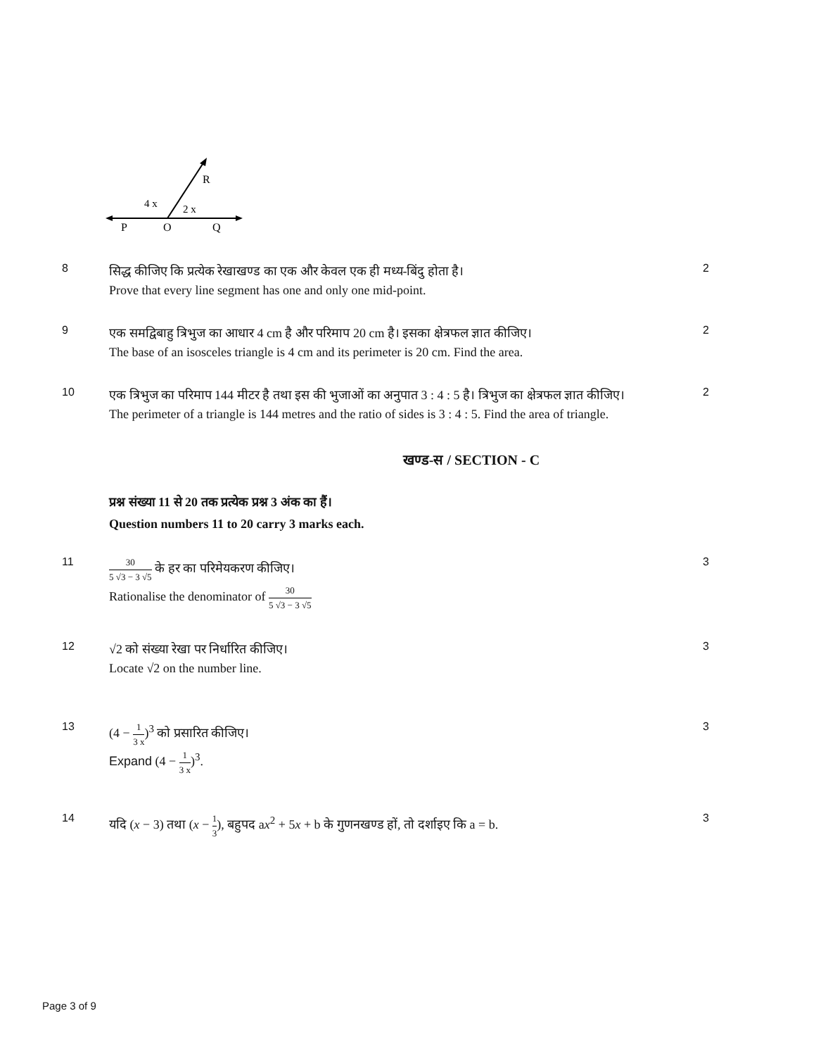R
4 x
2 x
P
O
Q
8
सिद्ध कीजिए कि प्रत्येक रेखाखण्ड का एक और केवल एक ही मध्य-बिंदु होता है।
Prove that every line segment has one and only one mid-point.
2
9
एक समद्विबाहु त्रिभुज का आधार 4 cm है और परिमाप 20 cm है। इसका क्षेत्रफल ज्ञात कीजिए।
The base of an isosceles triangle is 4 cm and its perimeter is 20 cm. Find the area.
2
10
एक त्रिभुज का परिमाप 144 मीटर है तथा इस की भुजाओं का अनुपात 3 : 4 : 5 है। त्रिभुज का क्षेत्रफल ज्ञात कीजिए।
The perimeter of a triangle is 144 metres and the ratio of sides is 3 : 4 : 5. Find the area of triangle.
2
खण्ड-स / SECTION - C
प्रश्न संख्या 11 से 20 तक प्रत्येक प्रश्न 3 अंक का हैं।
Question numbers 11 to 20 carry 3 marks each.
11
30 5 √3 − 3 √5 के हर का परिमेयकरण कीजिए।
Rationalise the denominator of 30 5 √3 − 3 √5
3
12
√2 को संख्या रेखा पर निर्धारित कीजिए।
Locate √2 on the number line.
3
13
(4 − 1 3 x)<sup>3</sup> को प्रसारित कीजिए।
Expand (4 − 1 3 x)<sup>3</sup>.
3
14
यदि (x − 3) तथा (x − 1 3), बहुपद ax<sup>2</sup> + 5x + b के गुणनखण्ड हों, तो दर्शाइए कि a = b.
3
Page 3 of 9